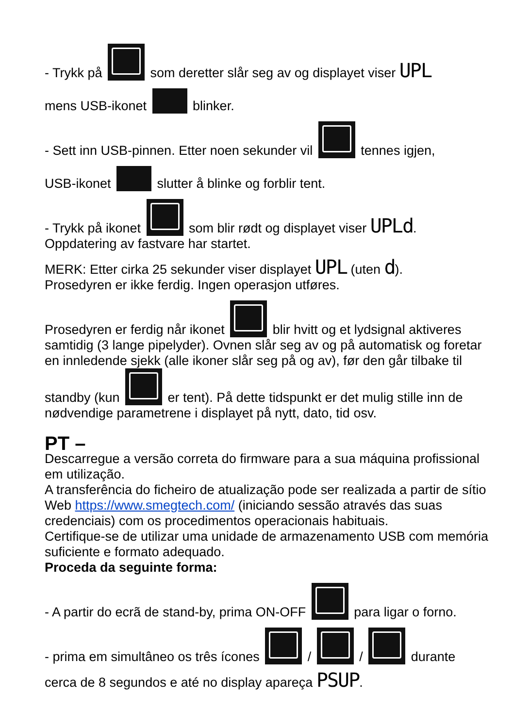- Trykk på som deretter slår seg av og displayet viser UPL
mens USB-ikonet blinker.
- Sett inn USB-pinnen. Etter noen sekunder vil tennes igjen,
USB-ikonet slutter å blinke og forblir tent.
- Trykk på ikonet som blir rødt og displayet viser UPLd.
Oppdatering av fastvare har startet.
MERK: Etter cirka 25 sekunder viser displayet UPL (uten d).
Prosedyren er ikke ferdig. Ingen operasjon utføres.
Prosedyren er ferdig når ikonet blir hvitt og et lydsignal aktiveres samtidig (3 lange pipelyder). Ovnen slår seg av og på automatisk og foretar en innledende sjekk (alle ikoner slår seg på og av), før den går tilbake til standby (kun er tent). På dette tidspunkt er det mulig stille inn de nødvendige parametrene i displayet på nytt, dato, tid osv.
PT –
Descarregue a versão correta do firmware para a sua máquina profissional em utilização.
A transferência do ficheiro de atualização pode ser realizada a partir de sítio Web https://www.smegtech.com/ (iniciando sessão através das suas credenciais) com os procedimentos operacionais habituais.
Certifique-se de utilizar uma unidade de armazenamento USB com memória suficiente e formato adequado.
Proceda da seguinte forma:
- A partir do ecrã de stand-by, prima ON-OFF para ligar o forno.
- prima em simultâneo os três ícones / / durante
cerca de 8 segundos e até no display apareça PSUP.